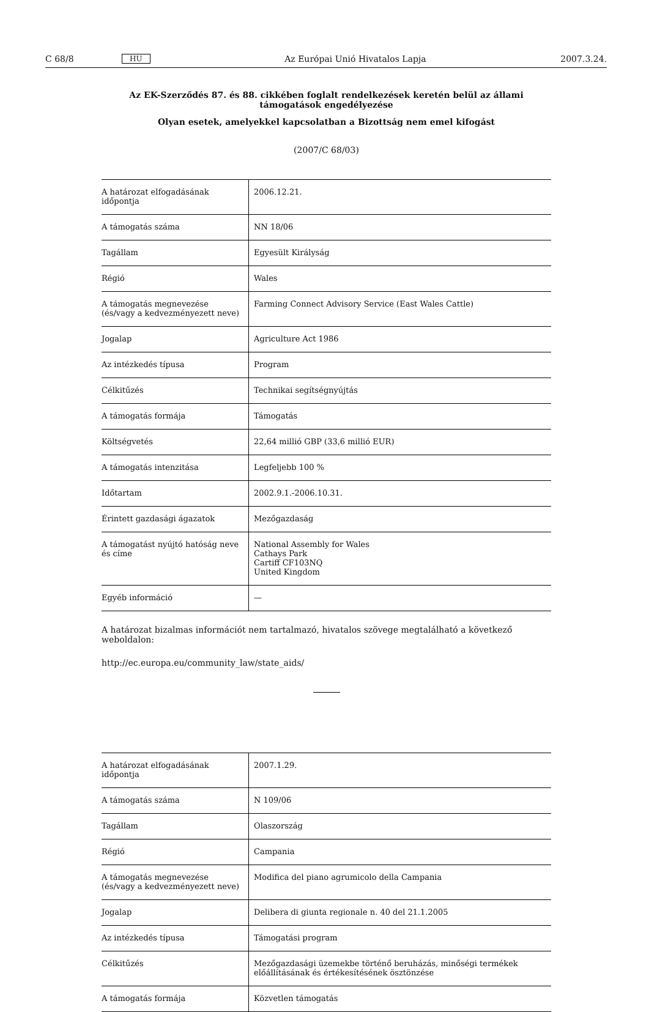C 68/8 HU Az Európai Unió Hivatalos Lapja 2007.3.24.
Az EK-Szerződés 87. és 88. cikkében foglalt rendelkezések keretén belül az állami támogatások engedélyezése
Olyan esetek, amelyekkel kapcsolatban a Bizottság nem emel kifogást
(2007/C 68/03)
| A határozat elfogadásának időpontja | 2006.12.21. |
| A támogatás száma | NN 18/06 |
| Tagállam | Egyesült Királyság |
| Régió | Wales |
| A támogatás megnevezése (és/vagy a kedvezményezett neve) | Farming Connect Advisory Service (East Wales Cattle) |
| Jogalap | Agriculture Act 1986 |
| Az intézkedés típusa | Program |
| Célkitűzés | Technikai segítségnyújtás |
| A támogatás formája | Támogatás |
| Költségvetés | 22,64 millió GBP (33,6 millió EUR) |
| A támogatás intenzitása | Legfeljebb 100 % |
| Időtartam | 2002.9.1.-2006.10.31. |
| Érintett gazdasági ágazatok | Mezőgazdaság |
| A támogatást nyújtó hatóság neve és címe | National Assembly for Wales Cathays Park Cartiff CF103NQ United Kingdom |
| Egyéb információ | — |
A határozat bizalmas információt nem tartalmazó, hivatalos szövege megtalálható a következő weboldalon:
http://ec.europa.eu/community_law/state_aids/
| A határozat elfogadásának időpontja | 2007.1.29. |
| A támogatás száma | N 109/06 |
| Tagállam | Olaszország |
| Régió | Campania |
| A támogatás megnevezése (és/vagy a kedvezményezett neve) | Modifica del piano agrumicolo della Campania |
| Jogalap | Delibera di giunta regionale n. 40 del 21.1.2005 |
| Az intézkedés típusa | Támogatási program |
| Célkitűzés | Mezőgazdasági üzemekbe történő beruházás, minőségi termékek előállításának és értékesítésének ösztönzése |
| A támogatás formája | Közvetlen támogatás |